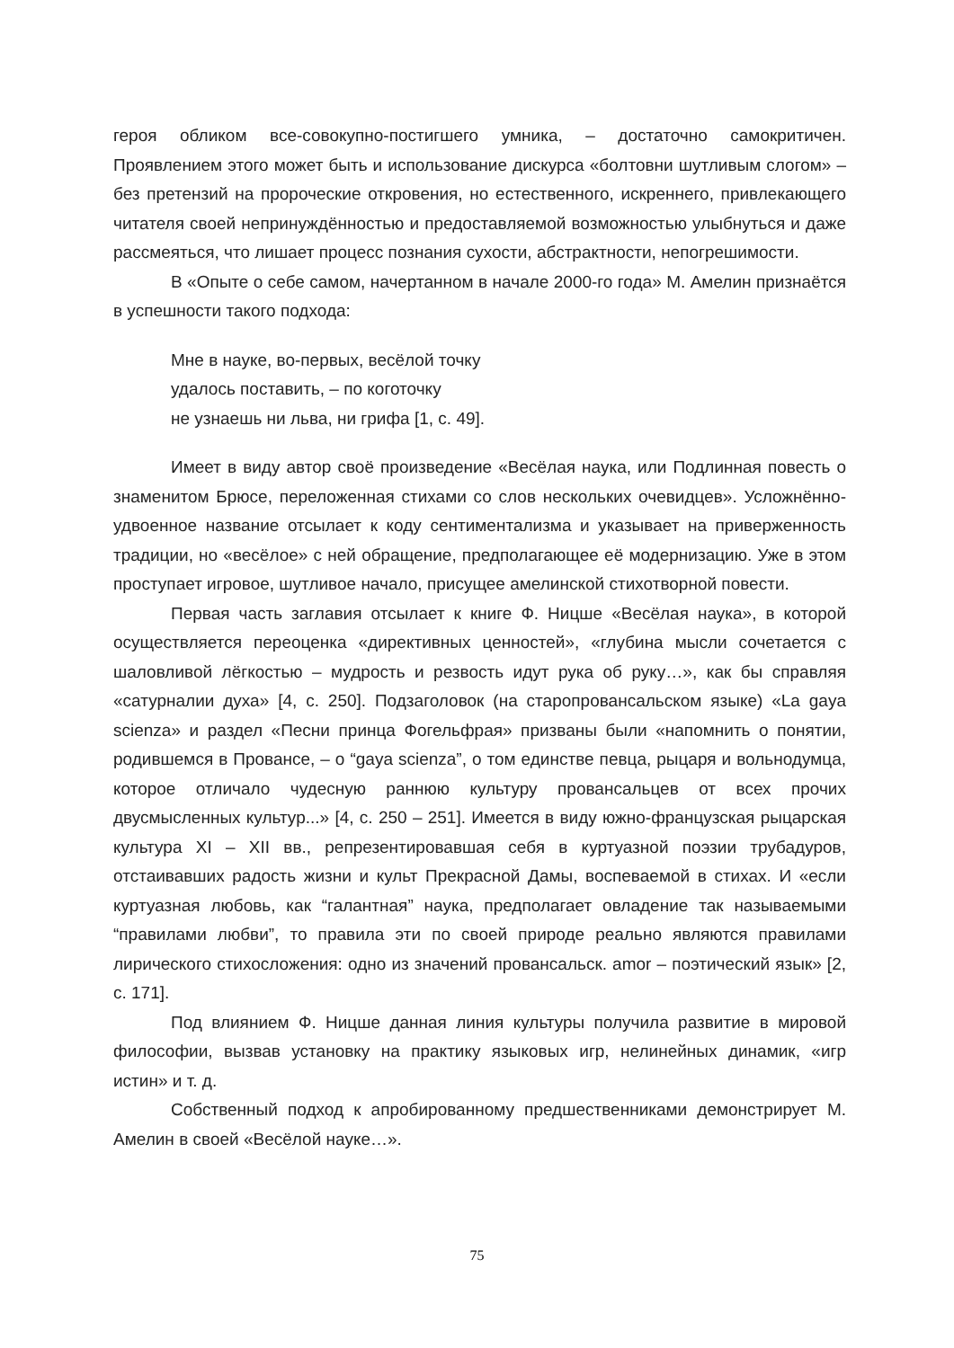героя обликом все-совокупно-постигшего умника, – достаточно самокритичен. Проявлением этого может быть и использование дискурса «болтовни шутливым слогом» – без претензий на пророческие откровения, но естественного, искрен­него, привлекающего читателя своей непринуждённостью и предоставляемой воз­можностью улыбнуться и даже рассмеяться, что лишает процесс познания сухости, абстрактности, непогрешимости.
В «Опыте о себе самом, начертанном в начале 2000-го года» М. Амелин при­знаётся в успешности такого подхода:
Мне в науке, во-первых, весёлой точку
удалось поставить, – по коготочку
не узнаешь ни льва, ни грифа [1, с. 49].
Имеет в виду автор своё произведение «Весёлая наука, или Подлинная по­весть о знаменитом Брюсе, переложенная стихами со слов нескольких очевид­цев». Усложнённо-удвоенное название отсылает к коду сентиментализма и указы­вает на приверженность традиции, но «весёлое» с ней обращение, предполагаю­щее её модернизацию. Уже в этом проступает игровое, шутливое начало, присущее амелинской стихотворной повести.
Первая часть заглавия отсылает к книге Ф. Ницше «Весёлая наука», в которой осуществляется переоценка «директивных ценностей», «глубина мысли сочета­ется с шаловливой лёгкостью – мудрость и резвость идут рука об руку…», как бы справляя «сатурналии духа» [4, с. 250]. Подзаголовок (на старопровансальском языке) «La gaya scienza» и раздел «Песни принца Фогельфрая» призваны были «напомнить о понятии, родившемся в Провансе, – о “gaya scienza”, о том единстве певца, рыцаря и вольнодумца, которое отличало чудесную раннюю культуру про­вансальцев от всех прочих двусмысленных культур...» [4, с. 250 – 251]. Имеется в виду южно-французская рыцарская культура XI – XII вв., репрезентировавшая себя в куртуазной поэзии трубадуров, отстаивавших радость жизни и культ Пре­красной Дамы, воспеваемой в стихах. И «если куртуазная любовь, как “галантная” наука, предполагает овладение так называемыми “правилами любви”, то правила эти по своей природе реально являются правилами лирического стихосложения: одно из значений провансальск. amor – поэтический язык» [2, с. 171].
Под влиянием Ф. Ницше данная линия культуры получила развитие в мировой философии, вызвав установку на практику языковых игр, нелинейных динамик, «игр истин» и т. д.
Собственный подход к апробированному предшественниками демонстри­рует М. Амелин в своей «Весёлой науке…».
75